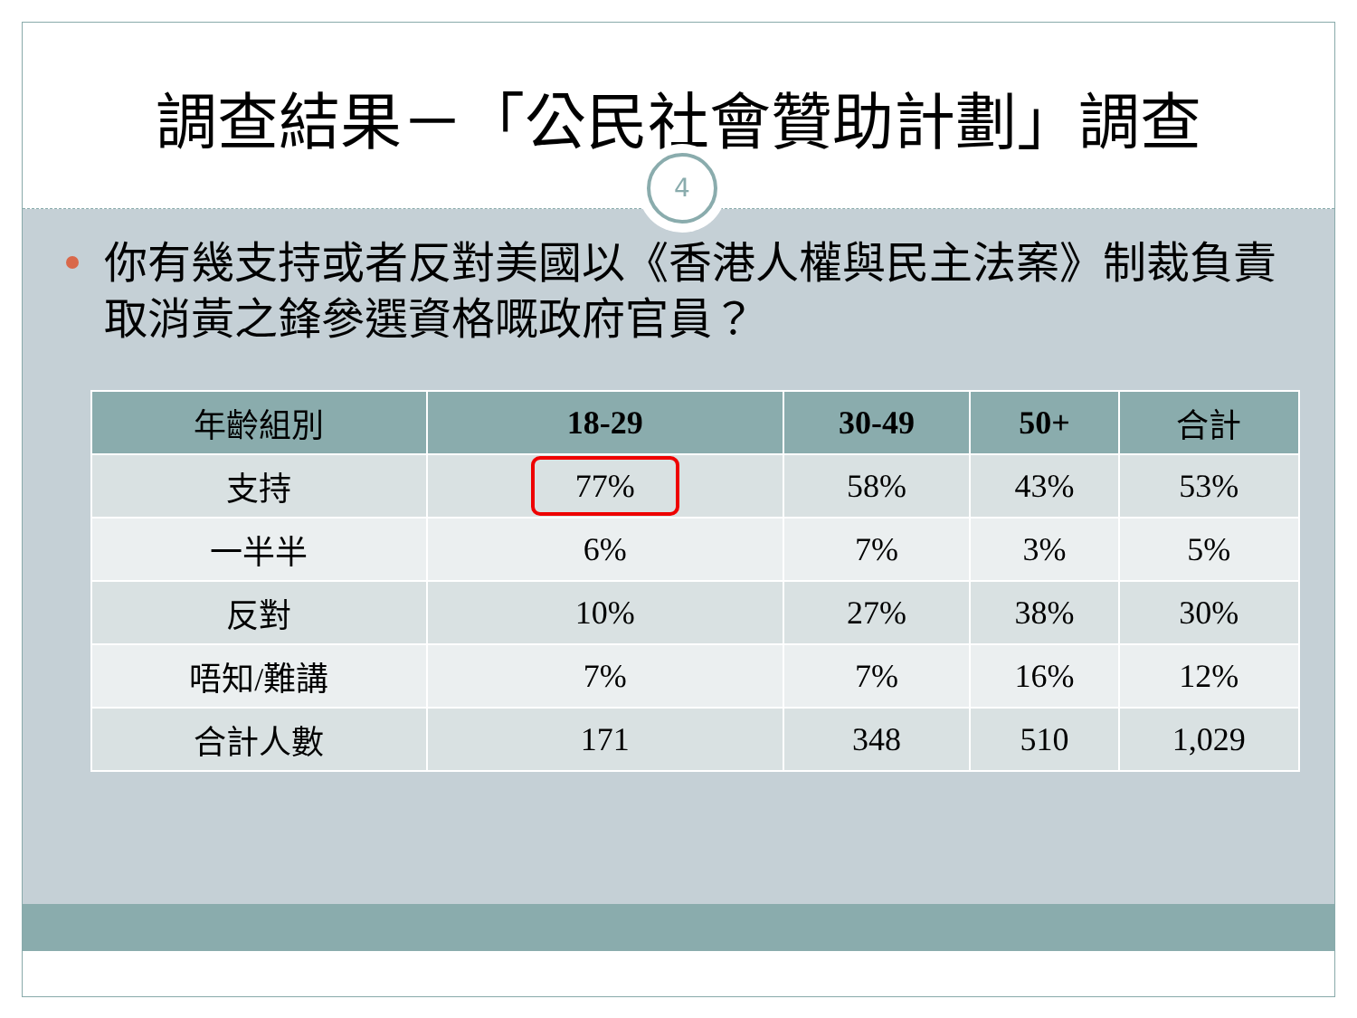調查結果－「公民社會贊助計劃」調查
4
你有幾支持或者反對美國以《香港人權與民主法案》制裁負責取消黃之鋒參選資格嘅政府官員？
| 年齡組別 | 18-29 | 30-49 | 50+ | 合計 |
| --- | --- | --- | --- | --- |
| 支持 | 77% | 58% | 43% | 53% |
| 一半半 | 6% | 7% | 3% | 5% |
| 反對 | 10% | 27% | 38% | 30% |
| 唔知/難講 | 7% | 7% | 16% | 12% |
| 合計人數 | 171 | 348 | 510 | 1,029 |